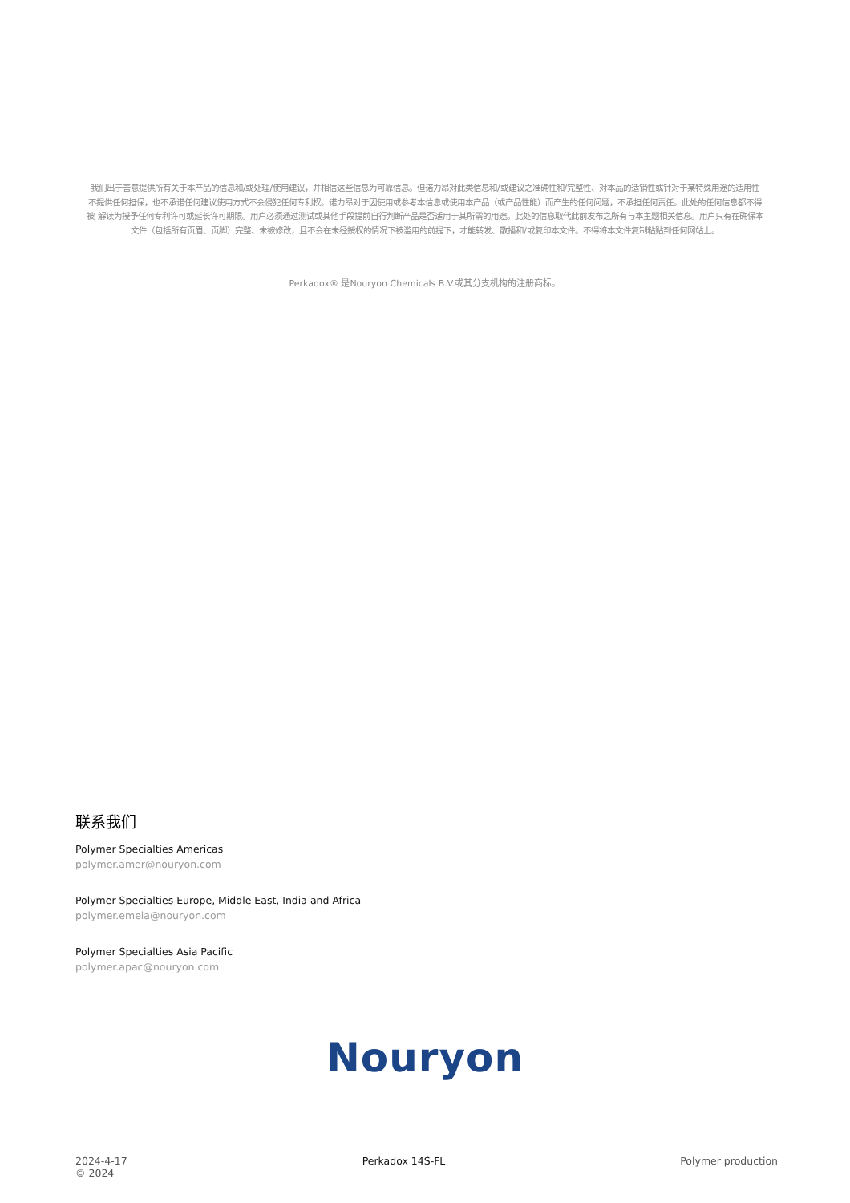我们出于善意提供所有关于本产品的信息和/或处理/使用建议，并相信这些信息为可靠信息。但诺力昂对此类信息和/或建议之准确性和/完整性、对本品的适销性或针对于某特殊用途的适用性不提供任何担保，也不承诺任何建议使用方式不会侵犯任何专利权。诺力昂对于因使用或参考本信息或使用本产品（或产品性能）而产生的任何问题，不承担任何责任。此处的任何信息都不得被 解读为授予任何专利许可或延长许可期限。用户必须通过测试或其他手段提前自行判断产品是否适用于其所需的用途。此处的信息取代此前发布之所有与本主题相关信息。用户只有在确保本文件（包括所有页眉、页脚）完整、未被修改，且不会在未经授权的情况下被滥用的前提下，才能转发、散播和/或复印本文件。不得将本文件复制粘贴到任何网站上。
Perkadox® 是Nouryon Chemicals B.V.或其分支机构的注册商标。
联系我们
Polymer Specialties Americas
polymer.amer@nouryon.com
Polymer Specialties Europe, Middle East, India and Africa
polymer.emeia@nouryon.com
Polymer Specialties Asia Pacific
polymer.apac@nouryon.com
Nouryon
2024-4-17
© 2024
Perkadox 14S-FL Polymer production